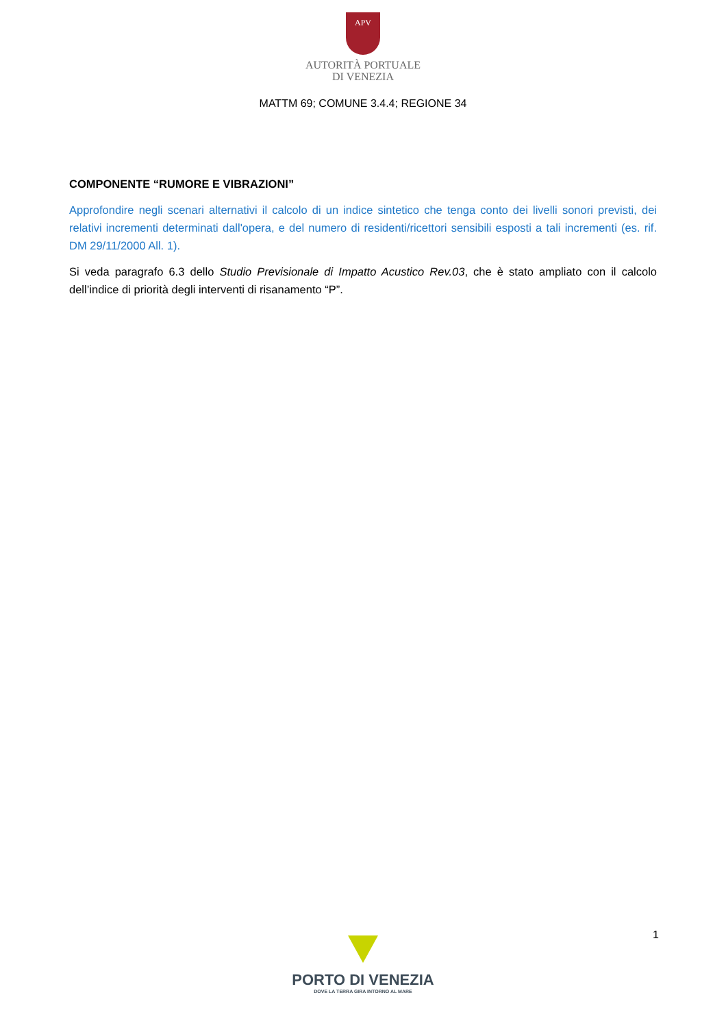APV
AUTORITÀ PORTUALE
DI VENEZIA
MATTM 69; COMUNE 3.4.4; REGIONE 34
COMPONENTE “RUMORE E VIBRAZIONI”
Approfondire negli scenari alternativi il calcolo di un indice sintetico che tenga conto dei livelli sonori previsti, dei relativi incrementi determinati dall'opera, e del numero di residenti/ricettori sensibili esposti a tali incrementi (es. rif. DM 29/11/2000 All. 1).
Si veda paragrafo 6.3 dello Studio Previsionale di Impatto Acustico Rev.03, che è stato ampliato con il calcolo dell’indice di priorità degli interventi di risanamento “P”.
1
PORTO DI VENEZIA
DOVE LA TERRA GIRA INTORNO AL MARE